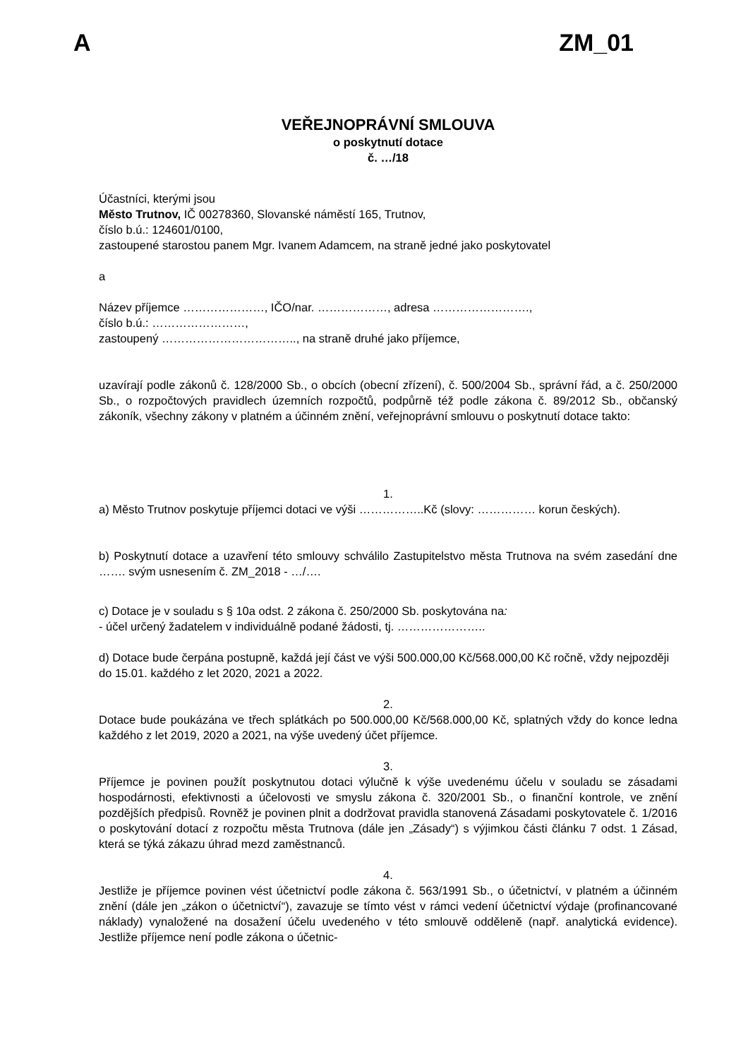A ZM_01
VEŘEJNOPRÁVNÍ SMLOUVA
o poskytnutí dotace
č. …/18
Účastníci, kterými jsou
Město Trutnov, IČ 00278360, Slovanské náměstí 165, Trutnov,
číslo b.ú.: 124601/0100,
zastoupené starostou panem Mgr. Ivanem Adamcem, na straně jedné jako poskytovatel
a
Název příjemce …………………, IČO/nar. ………………, adresa …………………….,
číslo b.ú.: ……………………,
zastoupený …………………………….., na straně druhé jako příjemce,
uzavírají podle zákonů č. 128/2000 Sb., o obcích (obecní zřízení), č. 500/2004 Sb., správní řád, a č. 250/2000 Sb., o rozpočtových pravidlech územních rozpočtů, podpůrně též podle zákona č. 89/2012 Sb., občanský zákoník, všechny zákony v platném a účinném znění, veřejnoprávní smlouvu o poskytnutí dotace takto:
1.
a) Město Trutnov poskytuje příjemci dotaci ve výši ……………..Kč (slovy: …………… korun českých).
b) Poskytnutí dotace a uzavření této smlouvy schválilo Zastupitelstvo města Trutnova na svém zasedání dne ……. svým usnesením č. ZM_2018 - …/….
c) Dotace je v souladu s § 10a odst. 2 zákona č. 250/2000 Sb. poskytována na:
- účel určený žadatelem v individuálně podané žádosti, tj. …………………..
d) Dotace bude čerpána postupně, každá její část ve výši 500.000,00 Kč/568.000,00 Kč ročně, vždy nejpozději do 15.01. každého z let 2020, 2021 a 2022.
2.
Dotace bude poukázána ve třech splátkách po 500.000,00 Kč/568.000,00 Kč, splatných vždy do konce ledna každého z let 2019, 2020 a 2021, na výše uvedený účet příjemce.
3.
Příjemce je povinen použít poskytnutou dotaci výlučně k výše uvedenému účelu v souladu se zásadami hospodárnosti, efektivnosti a účelovosti ve smyslu zákona č. 320/2001 Sb., o finanční kontrole, ve znění pozdějších předpisů. Rovněž je povinen plnit a dodržovat pravidla stanovená Zásadami poskytovatele č. 1/2016 o poskytování dotací z rozpočtu města Trutnova (dále jen „Zásady“) s výjimkou části článku 7 odst. 1 Zásad, která se týká zákazu úhrad mezd zaměstnanců.
4.
Jestliže je příjemce povinen vést účetnictví podle zákona č. 563/1991 Sb., o účetnictví, v platném a účinném znění (dále jen „zákon o účetnictví“), zavazuje se tímto vést v rámci vedení účetnictví výdaje (profinancované náklady) vynaložené na dosažení účelu uvedeného v této smlouvě odděleně (např. analytická evidence). Jestliže příjemce není podle zákona o účetnic-